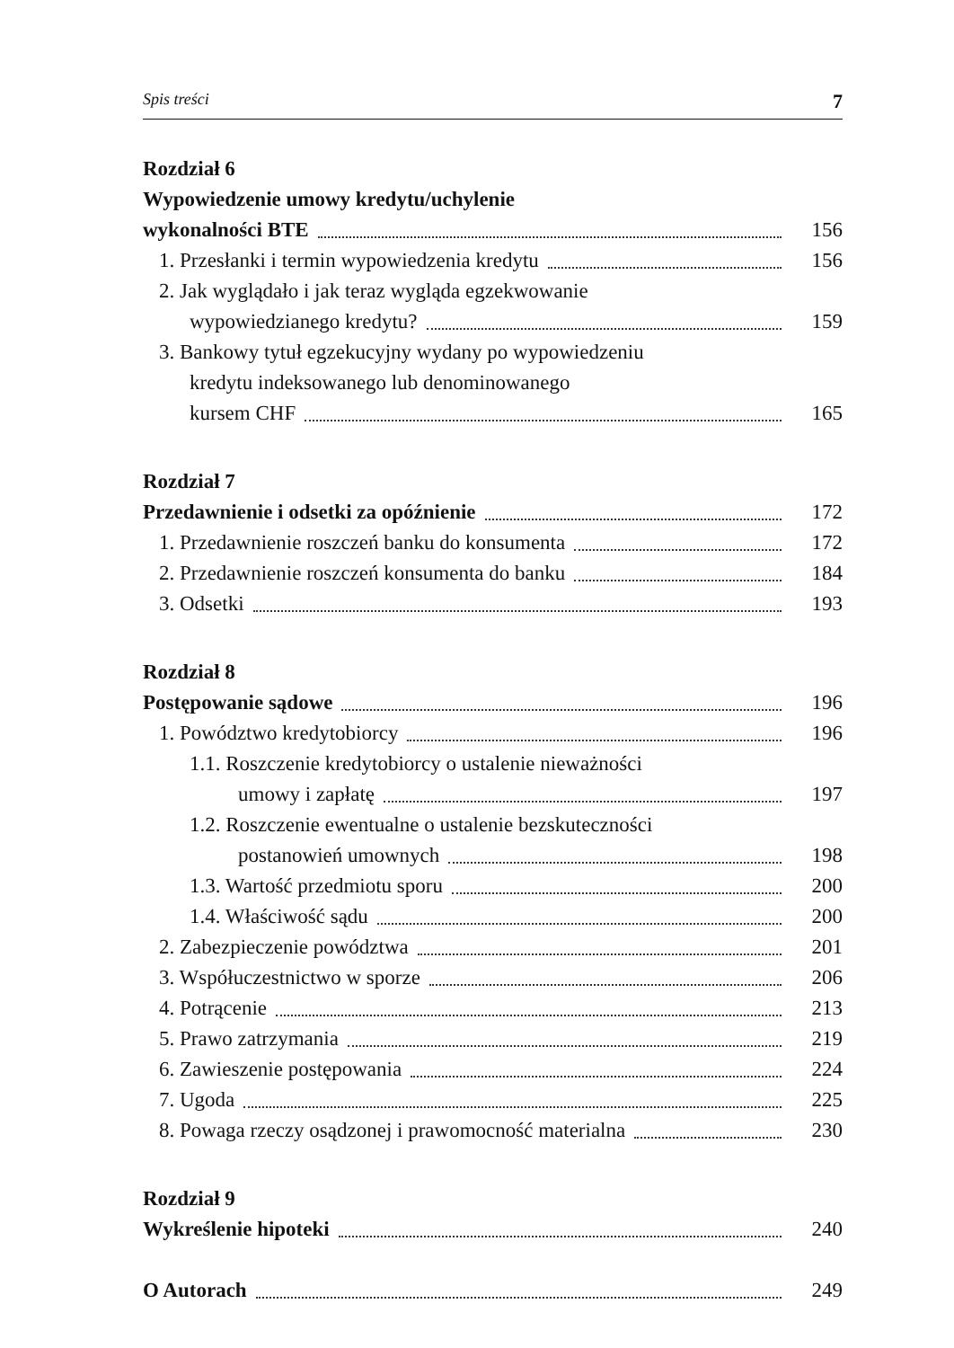Spis treści 7
Rozdział 6
Wypowiedzenie umowy kredytu/uchylenie
wykonalności BTE 156
1. Przesłanki i termin wypowiedzenia kredytu
156
2. Jak wyglądało i jak teraz wygląda egzekwowanie
wypowiedzianego kredytu? 159
3. Bankowy tytuł egzekucyjny wydany po wypowiedzeniu
kredytu indeksowanego lub denominowanego
kursem CHF 165
Rozdział 7
Przedawnienie i odsetki za opóźnienie
172
1. Przedawnienie roszczeń banku do konsumenta
172
2. Przedawnienie roszczeń konsumenta do banku
184
3. Odsetki 193
Rozdział 8
Postępowanie sądowe 196
1. Powództwo kredytobiorcy 196
1.1. Roszczenie kredytobiorcy o ustalenie nieważności
umowy i zapłatę 197
1.2. Roszczenie ewentualne o ustalenie bezskuteczności
postanowień umownych 198
1.3. Wartość przedmiotu sporu 200
1.4. Właściwość sądu 200
2. Zabezpieczenie powództwa 201
3. Współuczestnictwo w sporze 206
4. Potrącenie 213
5. Prawo zatrzymania 219
6. Zawieszenie postępowania 224
7. Ugoda 225
8. Powaga rzeczy osądzonej i prawomocność materialna
230
Rozdział 9
Wykreślenie hipoteki 240
O Autorach 249